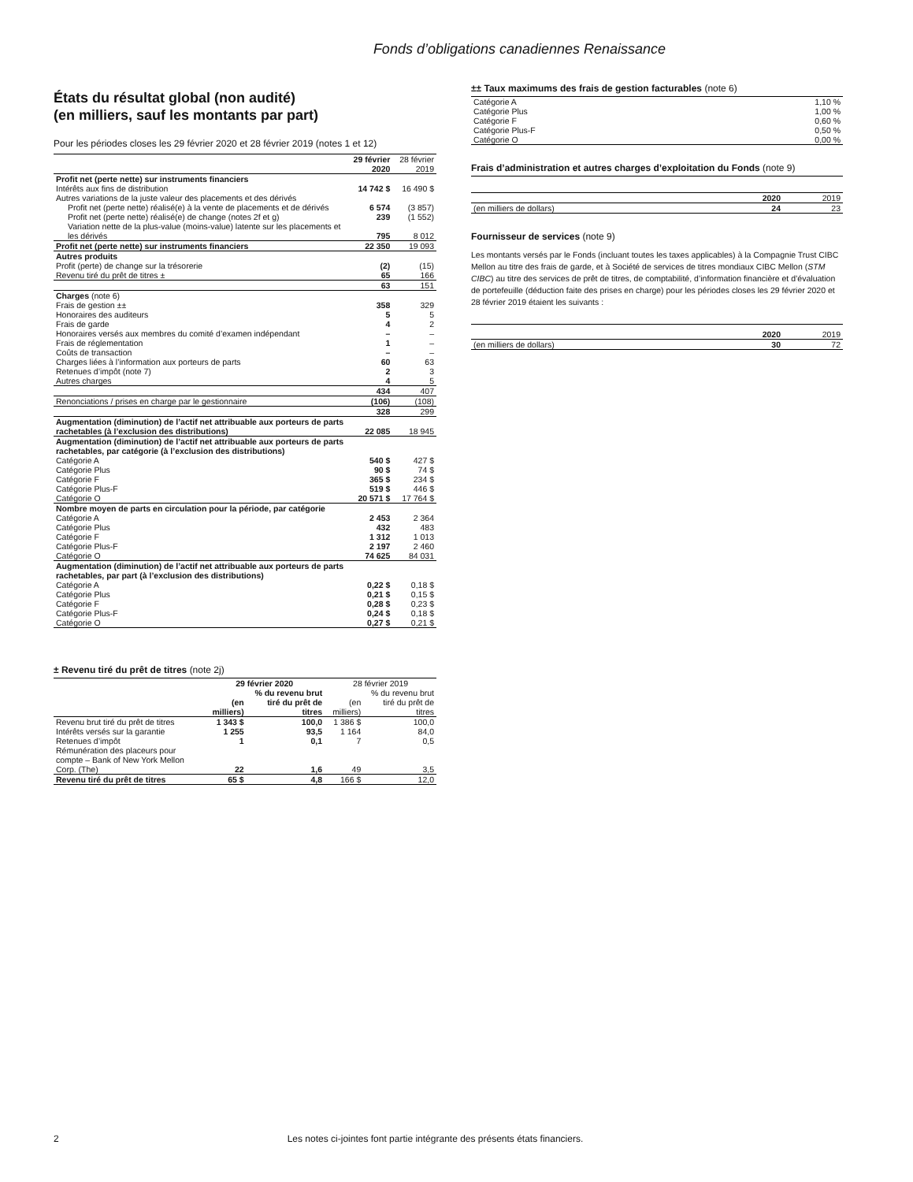Fonds d’obligations canadiennes Renaissance
États du résultat global (non audité)
(en milliers, sauf les montants par part)
Pour les périodes closes les 29 février 2020 et 28 février 2019 (notes 1 et 12)
| | 29 février 2020 | 28 février 2019 |
| --- | --- | --- |
| Profit net (perte nette) sur instruments financiers | | |
| Intérêts aux fins de distribution | 14 742 $ | 16 490 $ |
| Autres variations de la juste valeur des placements et des dérivés | | |
| Profit net (perte nette) réalisé(e) à la vente de placements et de dérivés | 6 574 | (3 857) |
| Profit net (perte nette) réalisé(e) de change (notes 2f et g) | 239 | (1 552) |
| Variation nette de la plus-value (moins-value) latente sur les placements et les dérivés | 795 | 8 012 |
| Profit net (perte nette) sur instruments financiers | 22 350 | 19 093 |
| Autres produits | | |
| Profit (perte) de change sur la trésorerie | (2) | (15) |
| Revenu tiré du prêt de titres ± | 65 | 166 |
| | 63 | 151 |
| Charges (note 6) | | |
| Frais de gestion ±± | 358 | 329 |
| Honoraires des auditeurs | 5 | 5 |
| Frais de garde | 4 | 2 |
| Honoraires versés aux membres du comité d’examen indépendant | – | – |
| Frais de réglementation | 1 | – |
| Coûts de transaction | – | – |
| Charges liées à l’information aux porteurs de parts | 60 | 63 |
| Retenues d’impôt (note 7) | 2 | 3 |
| Autres charges | 4 | 5 |
| | 434 | 407 |
| Renonciations / prises en charge par le gestionnaire | (106) | (108) |
| | 328 | 299 |
| Augmentation (diminution) de l’actif net attribuable aux porteurs de parts rachetables (à l’exclusion des distributions) | 22 085 | 18 945 |
| Augmentation (diminution) de l’actif net attribuable aux porteurs de parts rachetables, par catégorie (à l’exclusion des distributions) | | |
| Catégorie A | 540 $ | 427 $ |
| Catégorie Plus | 90 $ | 74 $ |
| Catégorie F | 365 $ | 234 $ |
| Catégorie Plus-F | 519 $ | 446 $ |
| Catégorie O | 20 571 $ | 17 764 $ |
| Nombre moyen de parts en circulation pour la période, par catégorie | | |
| Catégorie A | 2 453 | 2 364 |
| Catégorie Plus | 432 | 483 |
| Catégorie F | 1 312 | 1 013 |
| Catégorie Plus-F | 2 197 | 2 460 |
| Catégorie O | 74 625 | 84 031 |
| Augmentation (diminution) de l’actif net attribuable aux porteurs de parts rachetables, par part (à l’exclusion des distributions) | | |
| Catégorie A | 0,22 $ | 0,18 $ |
| Catégorie Plus | 0,21 $ | 0,15 $ |
| Catégorie F | 0,28 $ | 0,23 $ |
| Catégorie Plus-F | 0,24 $ | 0,18 $ |
| Catégorie O | 0,27 $ | 0,21 $ |
± Revenu tiré du prêt de titres (note 2j)
| | 29 février 2020 | | 28 février 2019 | |
| --- | --- | --- | --- | --- |
| | (en milliers) | % du revenu brut tiré du prêt de titres | (en milliers) | % du revenu brut tiré du prêt de titres |
| Revenu brut tiré du prêt de titres | 1 343 $ | 100,0 | 1 386 $ | 100,0 |
| Intérêts versés sur la garantie | 1 255 | 93,5 | 1 164 | 84,0 |
| Retenues d’impôt | 1 | 0,1 | 7 | 0,5 |
| Rémunération des placeurs pour compte – Bank of New York Mellon Corp. (The) | 22 | 1,6 | 49 | 3,5 |
| Revenu tiré du prêt de titres | 65 $ | 4,8 | 166 $ | 12,0 |
±± Taux maximums des frais de gestion facturables (note 6)
| Catégorie A | 1,10 % |
| Catégorie Plus | 1,00 % |
| Catégorie F | 0,60 % |
| Catégorie Plus-F | 0,50 % |
| Catégorie O | 0,00 % |
Frais d’administration et autres charges d’exploitation du Fonds (note 9)
| | 2020 | 2019 |
| (en milliers de dollars) | 24 | 23 |
Fournisseur de services (note 9)
Les montants versés par le Fonds (incluant toutes les taxes applicables) à la Compagnie Trust CIBC Mellon au titre des frais de garde, et à Société de services de titres mondiaux CIBC Mellon (STM CIBC) au titre des services de prêt de titres, de comptabilité, d’information financière et d’évaluation de portefeuille (déduction faite des prises en charge) pour les périodes closes les 29 février 2020 et 28 février 2019 étaient les suivants :
| | 2020 | 2019 |
| (en milliers de dollars) | 30 | 72 |
2 Les notes ci-jointes font partie intégrante des présents états financiers.